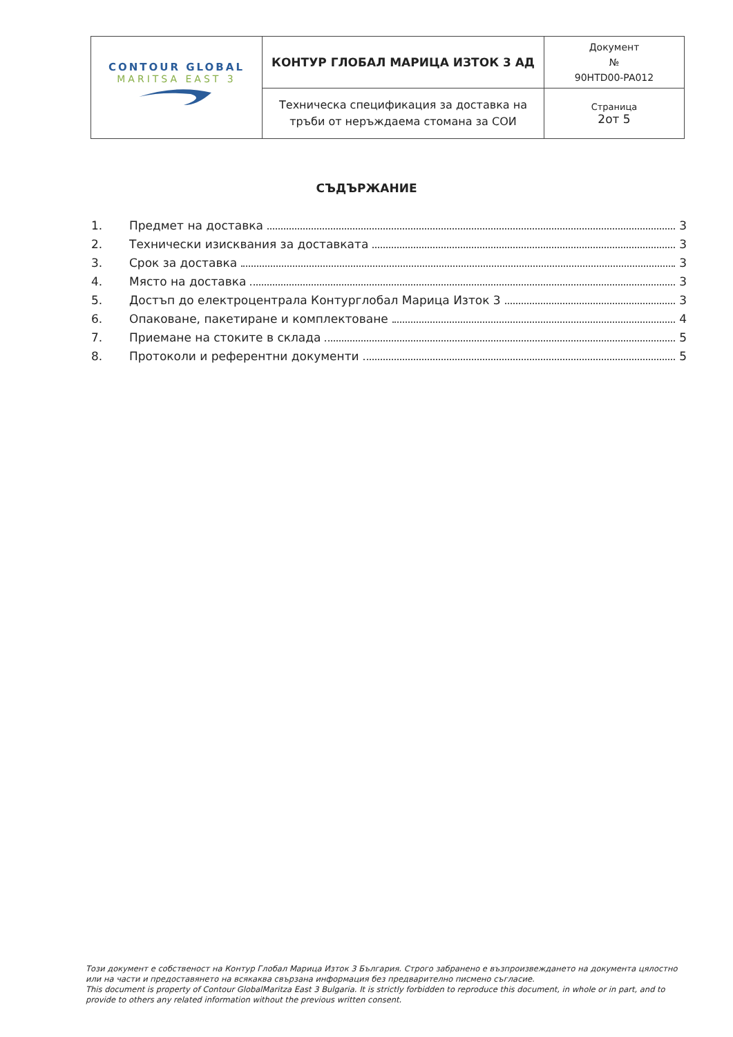| CONTOUR GLOBAL MARITSA EAST 3 | КОНТУР ГЛОБАЛ МАРИЦА ИЗТОК 3 АД | Документ № 90HTD00-PA012 |
| | Техническа спецификация за доставка на тръби от неръждаема стомана за СОИ | Страница 2от 5 |
СЪДЪРЖАНИЕ
1. Предмет на доставка 3
2. Технически изисквания за доставката 3
3. Срок за доставка 3
4. Място на доставка 3
5. Достъп до електроцентрала Контурглобал Марица Изток 3 3
6. Опаковане, пакетиране и комплектоване 4
7. Приемане на стоките в склада 5
8. Протоколи и референтни документи 5
Този документ е собственост на Контур Глобал Марица Изток 3 България. Строго забранено е възпроизвеждането на документа цялостно или на части и предоставянето на всякаква свързана информация без предварително писмено съгласие.
This document is property of Contour GlobalMaritza East 3 Bulgaria. It is strictly forbidden to reproduce this document, in whole or in part, and to provide to others any related information without the previous written consent.